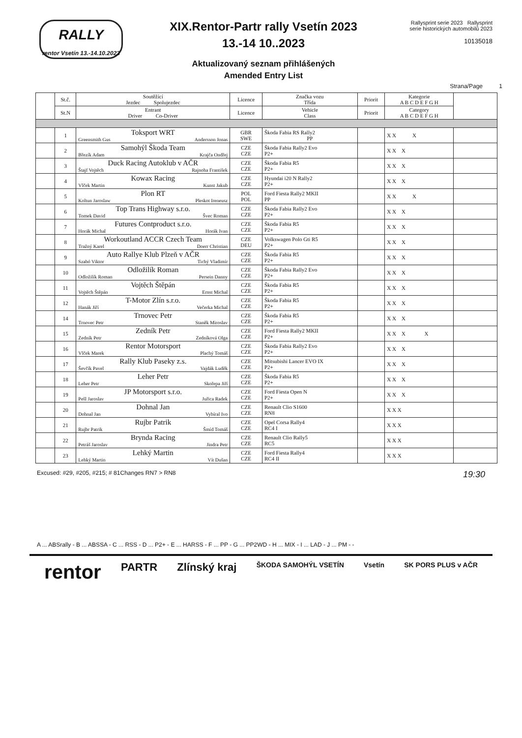RALLY
rentor Vsetín 13.-14.10.2023
XIX.Rentor-Partr rally Vsetín 2023
13.-14 10..2023
Aktualizovaný seznam přihlášených
Amended Entry List
Rallysprint serie 2023 Rallysprint serie historických automobilů 2023
10135018
Strana/Page 1
| | St.č. | Soutěžící Jezdec Spolujezdec | Licence | Značka vozu Třída | Priorit | Kategorie A B C D E F G H | |
| --- | --- | --- | --- | --- | --- | --- | --- |
| | St.N | Entrant Driver Co-Driver | Licence | Vehicle Class | Priorit | Category A B C D E F G H | |
| | 1 | Toksport WRT Greensmith Gus Andersson Jonas | GBR SWE | Škoda Fabia RS Rally2 PP | | X X X | |
| | 2 | Samohýl Škoda Team Březík Adam Krajča Ondřej | CZE CZE | Škoda Fabia Rally2 Evo P2+ | | X X X | |
| | 3 | Duck Racing Autoklub v AČR Štajf Vojtěch Rajnoha František | CZE CZE | Škoda Fabia R5 P2+ | | X X X | |
| | 4 | Kowax Racing Vlček Martin Kunst Jakub | CZE CZE | Hyundai i20 N Rally2 P2+ | | X X X | |
| | 5 | Plon RT Koltun Jaroslaw Pleskot Ireneusz | POL POL | Ford Fiesta Rally2 MKII PP | | X X X | |
| | 6 | Top Trans Highway s.r.o. Tomek David Švec Roman | CZE CZE | Škoda Fabia Rally2 Evo P2+ | | X X X | |
| | 7 | Futures Contproduct s.r.o. Horák Michal Horák Ivan | CZE CZE | Škoda Fabia R5 P2+ | | X X X | |
| | 8 | Workoutland ACCR Czech Team Tražný Karel Doerr Christian | CZE DEU | Volkswagen Polo Gti R5 P2+ | | X X X | |
| | 9 | Auto Rallye Klub Plzeň v AČR Szabó Viktor Tichý Vladimír | CZE CZE | Škoda Fabia R5 P2+ | | X X X | |
| | 10 | Odložilík Roman Odložilík Roman Persein Danny | CZE CZE | Škoda Fabia Rally2 Evo P2+ | | X X X | |
| | 11 | Vojtěch Štěpán Vojtěch Štěpán Ernst Michal | CZE CZE | Škoda Fabia R5 P2+ | | X X X | |
| | 12 | T-Motor Zlín s.r.o. Hanák Jiří Večerka Michal | CZE CZE | Škoda Fabia R5 P2+ | | X X X | |
| | 14 | Trnovec Petr Trnovec Petr Staněk Miroslav | CZE CZE | Škoda Fabia R5 P2+ | | X X X | |
| | 15 | Zedník Petr Zedník Petr Zedníková Olga | CZE CZE | Ford Fiesta Rally2 MKII P2+ | | X X X X | |
| | 16 | Rentor Motorsport Vlček Marek Plachý Tomáš | CZE CZE | Škoda Fabia Rally2 Evo P2+ | | X X X | |
| | 17 | Rally Klub Paseky z.s. Ševčík Pavel Vajdák Luděk | CZE CZE | Mitsubishi Lancer EVO IX P2+ | | X X X | |
| | 18 | Leher Petr Leher Petr Skořepa Jiří | CZE CZE | Škoda Fabia R5 P2+ | | X X X | |
| | 19 | JP Motorsport s.r.o. Pešl Jaroslav Juřica Radek | CZE CZE | Ford Fiesta Open N P2+ | | X X X | |
| | 20 | Dohnal Jan Dohnal Jan Vybíral Ivo | CZE CZE | Renault Clio S1600 RN8 | | X X X | |
| | 21 | Rujbr Patrik Rujbr Patrik Šmíd Tomáš | CZE CZE | Opel Corsa Rally4 RC4 I | | X X X | |
| | 22 | Brynda Racing Petráš Jaroslav Jindra Petr | CZE CZE | Renault Clio Rally5 RC5 | | X X X | |
| | 23 | Lehký Martin Lehký Martin Vít Dušan | CZE CZE | Ford Fiesta Rally4 RC4 II | | X X X | |
Excused: #29, #205, #215; # 81Changes RN7 > RN8 19:30
A ... ABSrally - B ... ABSSA - C ... RSS - D ... P2+ - E ... HARSS - F ... PP - G ... PP2WD - H ... MIX - I ... LAD - J ... PM - -
rentor PARTR Zlínský kraj ŠKODA SAMOHÝL VSETÍN Vsetín SK PORS PLUS v AČR